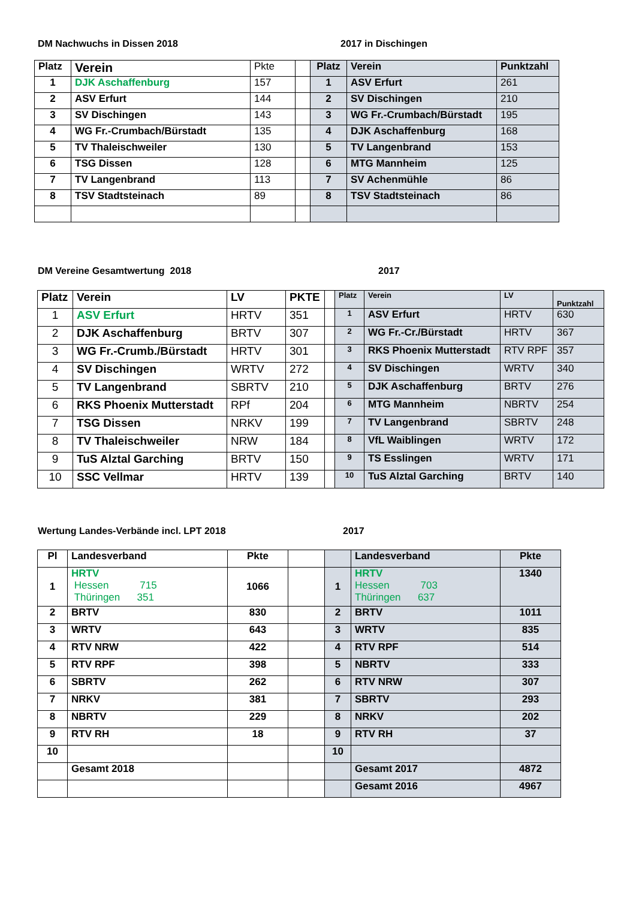DM Nachwuchs in Dissen 2018 2017 in Dischingen
| Platz | Verein | Pkte | | Platz | Verein | Punktzahl |
| 1 | DJK Aschaffenburg | 157 | | 1 | ASV Erfurt | 261 |
| 2 | ASV Erfurt | 144 | | 2 | SV Dischingen | 210 |
| 3 | SV Dischingen | 143 | | 3 | WG Fr.-Crumbach/Bürstadt | 195 |
| 4 | WG Fr.-Crumbach/Bürstadt | 135 | | 4 | DJK Aschaffenburg | 168 |
| 5 | TV Thaleischweiler | 130 | | 5 | TV Langenbrand | 153 |
| 6 | TSG Dissen | 128 | | 6 | MTG Mannheim | 125 |
| 7 | TV Langenbrand | 113 | | 7 | SV Achenmühle | 86 |
| 8 | TSV Stadtsteinach | 89 | | 8 | TSV Stadtsteinach | 86 |
DM Vereine Gesamtwertung 2018 2017
| Platz | Verein | LV | PKTE | | Platz | Verein | LV | Punktzahl |
| 1 | ASV Erfurt | HRTV | 351 | | 1 | ASV Erfurt | HRTV | 630 |
| 2 | DJK Aschaffenburg | BRTV | 307 | | 2 | WG Fr.-Cr./Bürstadt | HRTV | 367 |
| 3 | WG Fr.-Crumb./Bürstadt | HRTV | 301 | | 3 | RKS Phoenix Mutterstadt | RTV RPF | 357 |
| 4 | SV Dischingen | WRTV | 272 | | 4 | SV Dischingen | WRTV | 340 |
| 5 | TV Langenbrand | SBRTV | 210 | | 5 | DJK Aschaffenburg | BRTV | 276 |
| 6 | RKS Phoenix Mutterstadt | RPf | 204 | | 6 | MTG Mannheim | NBRTV | 254 |
| 7 | TSG Dissen | NRKV | 199 | | 7 | TV Langenbrand | SBRTV | 248 |
| 8 | TV Thaleischweiler | NRW | 184 | | 8 | VfL Waiblingen | WRTV | 172 |
| 9 | TuS Alztal Garching | BRTV | 150 | | 9 | TS Esslingen | WRTV | 171 |
| 10 | SSC Vellmar | HRTV | 139 | | 10 | TuS Alztal Garching | BRTV | 140 |
Wertung Landes-Verbände incl. LPT 2018 2017
| Pl | Landesverband | Pkte | | | Landesverband | Pkte |
| 1 | HRTV Hessen 715 Thüringen 351 | 1066 | | 1 | HRTV Hessen 703 Thüringen 637 | 1340 |
| 2 | BRTV | 830 | | 2 | BRTV | 1011 |
| 3 | WRTV | 643 | | 3 | WRTV | 835 |
| 4 | RTV NRW | 422 | | 4 | RTV RPF | 514 |
| 5 | RTV RPF | 398 | | 5 | NBRTV | 333 |
| 6 | SBRTV | 262 | | 6 | RTV NRW | 307 |
| 7 | NRKV | 381 | | 7 | SBRTV | 293 |
| 8 | NBRTV | 229 | | 8 | NRKV | 202 |
| 9 | RTV RH | 18 | | 9 | RTV RH | 37 |
| 10 | | | | 10 | | |
| | Gesamt 2018 | | | | Gesamt 2017 | 4872 |
| | | | | | Gesamt 2016 | 4967 |